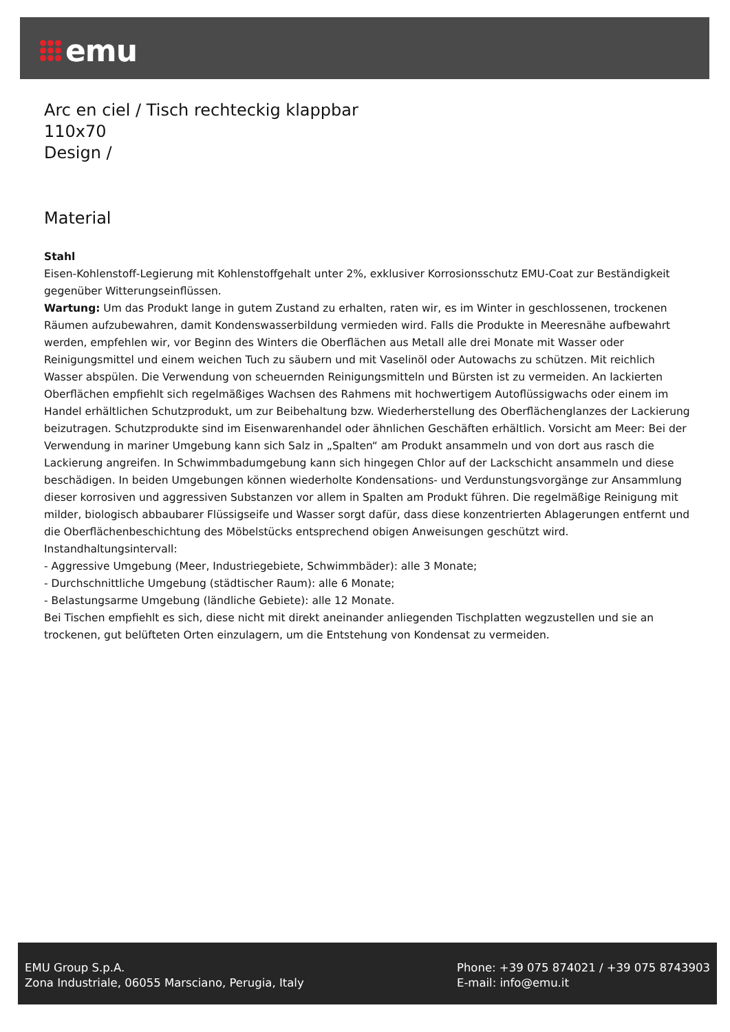emu
Arc en ciel / Tisch rechteckig klappbar
110x70
Design /
Material
Stahl
Eisen-Kohlenstoff-Legierung mit Kohlenstoffgehalt unter 2%, exklusiver Korrosionsschutz EMU-Coat zur Beständigkeit gegenüber Witterungseinflüssen.
Wartung: Um das Produkt lange in gutem Zustand zu erhalten, raten wir, es im Winter in geschlossenen, trockenen Räumen aufzubewahren, damit Kondenswasserbildung vermieden wird. Falls die Produkte in Meeresnähe aufbewahrt werden, empfehlen wir, vor Beginn des Winters die Oberflächen aus Metall alle drei Monate mit Wasser oder Reinigungsmittel und einem weichen Tuch zu säubern und mit Vaselinöl oder Autowachs zu schützen. Mit reichlich Wasser abspülen. Die Verwendung von scheuernden Reinigungsmitteln und Bürsten ist zu vermeiden. An lackierten Oberflächen empfiehlt sich regelmäßiges Wachsen des Rahmens mit hochwertigem Autoflüssigwachs oder einem im Handel erhältlichen Schutzprodukt, um zur Beibehaltung bzw. Wiederherstellung des Oberflächenglanzes der Lackierung beizutragen. Schutzprodukte sind im Eisenwarenhandel oder ähnlichen Geschäften erhältlich. Vorsicht am Meer: Bei der Verwendung in mariner Umgebung kann sich Salz in „Spalten“ am Produkt ansammeln und von dort aus rasch die Lackierung angreifen. In Schwimmbadumgebung kann sich hingegen Chlor auf der Lackschicht ansammeln und diese beschädigen. In beiden Umgebungen können wiederholte Kondensations- und Verdunstungsvorgänge zur Ansammlung dieser korrosiven und aggressiven Substanzen vor allem in Spalten am Produkt führen. Die regelmäßige Reinigung mit milder, biologisch abbaubarer Flüssigseife und Wasser sorgt dafür, dass diese konzentrierten Ablagerungen entfernt und die Oberflächenbeschichtung des Möbelstücks entsprechend obigen Anweisungen geschützt wird. Instandhaltungsintervall:
- Aggressive Umgebung (Meer, Industriegebiete, Schwimmbäder): alle 3 Monate;
- Durchschnittliche Umgebung (städtischer Raum): alle 6 Monate;
- Belastungsarme Umgebung (ländliche Gebiete): alle 12 Monate.
Bei Tischen empfiehlt es sich, diese nicht mit direkt aneinander anliegenden Tischplatten wegzustellen und sie an trockenen, gut belüfteten Orten einzulagern, um die Entstehung von Kondensat zu vermeiden.
EMU Group S.p.A.
Zona Industriale, 06055 Marsciano, Perugia, Italy
Phone: +39 075 874021 / +39 075 8743903
E-mail: info@emu.it